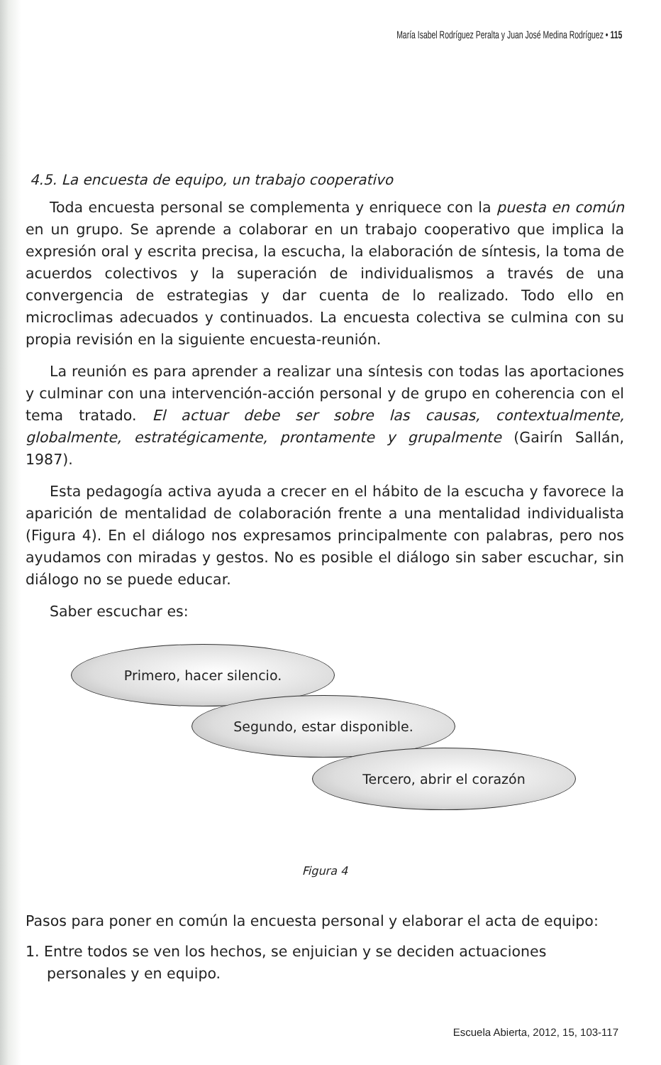María Isabel Rodríguez Peralta y Juan José Medina Rodríguez • 115
4.5. La encuesta de equipo, un trabajo cooperativo
Toda encuesta personal se complementa y enriquece con la puesta en común en un grupo. Se aprende a colaborar en un trabajo cooperativo que implica la expresión oral y escrita precisa, la escucha, la elaboración de síntesis, la toma de acuerdos colectivos y la superación de individualismos a través de una convergencia de estrategias y dar cuenta de lo realizado. Todo ello en microclimas adecuados y continuados. La encuesta colectiva se culmina con su propia revisión en la siguiente encuesta-reunión.
La reunión es para aprender a realizar una síntesis con todas las aportaciones y culminar con una intervención-acción personal y de grupo en coherencia con el tema tratado. El actuar debe ser sobre las causas, contextualmente, globalmente, estratégicamente, prontamente y grupalmente (Gairín Sallán, 1987).
Esta pedagogía activa ayuda a crecer en el hábito de la escucha y favorece la aparición de mentalidad de colaboración frente a una mentalidad individualista (Figura 4). En el diálogo nos expresamos principalmente con palabras, pero nos ayudamos con miradas y gestos. No es posible el diálogo sin saber escuchar, sin diálogo no se puede educar.
Saber escuchar es:
Primero, hacer silencio.
Segundo, estar disponible.
Tercero, abrir el corazón
Figura 4
Pasos para poner en común la encuesta personal y elaborar el acta de equipo:
1. Entre todos se ven los hechos, se enjuician y se deciden actuaciones personales y en equipo.
Escuela Abierta, 2012, 15, 103-117